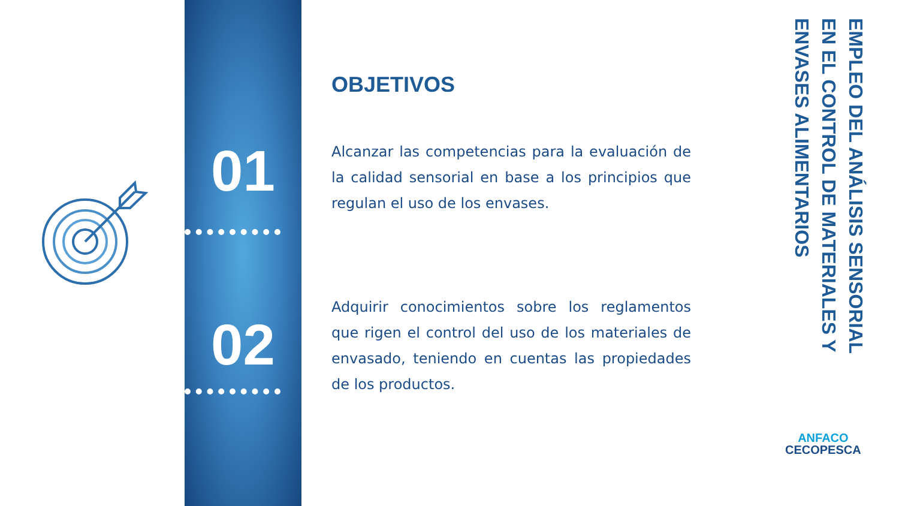01
02
OBJETIVOS
Alcanzar las competencias para la evaluación de la calidad sensorial en base a los principios que regulan el uso de los envases.
Adquirir conocimientos sobre los reglamentos que rigen el control del uso de los materiales de envasado, teniendo en cuentas las propiedades de los productos.
EMPLEO DEL ANÁLISIS SENSORIAL EN EL CONTROL DE MATERIALES Y ENVASES ALIMENTARIOS
ANFACO
CECOPESCA